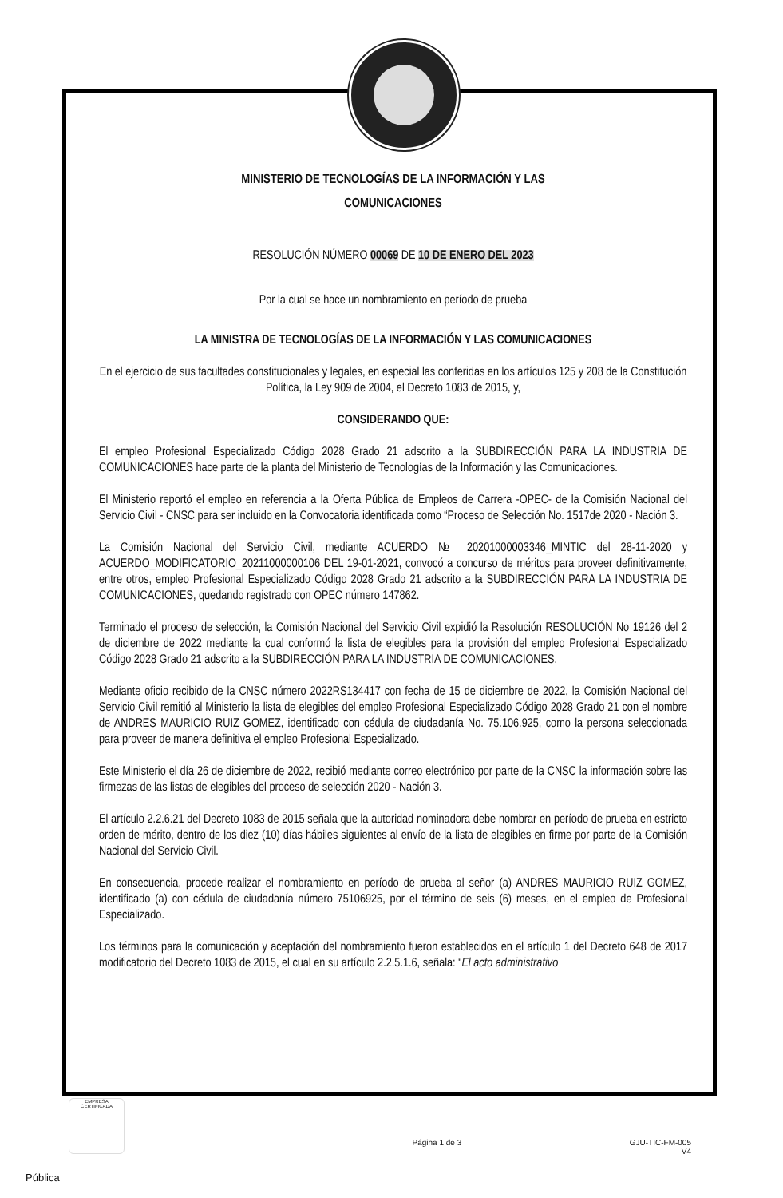MINISTERIO DE TECNOLOGÍAS DE LA INFORMACIÓN Y LAS
COMUNICACIONES
RESOLUCIÓN NÚMERO 00069 DE 10 DE ENERO DEL 2023
Por la cual se hace un nombramiento en período de prueba
LA MINISTRA DE TECNOLOGÍAS DE LA INFORMACIÓN Y LAS COMUNICACIONES
En el ejercicio de sus facultades constitucionales y legales, en especial las conferidas en los artículos 125 y 208 de la Constitución Política, la Ley 909 de 2004, el Decreto 1083 de 2015, y,
CONSIDERANDO QUE:
El empleo Profesional Especializado Código 2028 Grado 21 adscrito a la SUBDIRECCIÓN PARA LA INDUSTRIA DE COMUNICACIONES hace parte de la planta del Ministerio de Tecnologías de la Información y las Comunicaciones.
El Ministerio reportó el empleo en referencia a la Oferta Pública de Empleos de Carrera -OPEC- de la Comisión Nacional del Servicio Civil - CNSC para ser incluido en la Convocatoria identificada como “Proceso de Selección No. 1517de 2020 - Nación 3.
La Comisión Nacional del Servicio Civil, mediante ACUERDO № 20201000003346_MINTIC del 28-11-2020 y ACUERDO_MODIFICATORIO_20211000000106 DEL 19-01-2021, convocó a concurso de méritos para proveer definitivamente, entre otros, empleo Profesional Especializado Código 2028 Grado 21 adscrito a la SUBDIRECCIÓN PARA LA INDUSTRIA DE COMUNICACIONES, quedando registrado con OPEC número 147862.
Terminado el proceso de selección, la Comisión Nacional del Servicio Civil expidió la Resolución RESOLUCIÓN No 19126 del 2 de diciembre de 2022 mediante la cual conformó la lista de elegibles para la provisión del empleo Profesional Especializado Código 2028 Grado 21 adscrito a la SUBDIRECCIÓN PARA LA INDUSTRIA DE COMUNICACIONES.
Mediante oficio recibido de la CNSC número 2022RS134417 con fecha de 15 de diciembre de 2022, la Comisión Nacional del Servicio Civil remitió al Ministerio la lista de elegibles del empleo Profesional Especializado Código 2028 Grado 21 con el nombre de ANDRES MAURICIO RUIZ GOMEZ, identificado con cédula de ciudadanía No. 75.106.925, como la persona seleccionada para proveer de manera definitiva el empleo Profesional Especializado.
Este Ministerio el día 26 de diciembre de 2022, recibió mediante correo electrónico por parte de la CNSC la información sobre las firmezas de las listas de elegibles del proceso de selección 2020 - Nación 3.
El artículo 2.2.6.21 del Decreto 1083 de 2015 señala que la autoridad nominadora debe nombrar en período de prueba en estricto orden de mérito, dentro de los diez (10) días hábiles siguientes al envío de la lista de elegibles en firme por parte de la Comisión Nacional del Servicio Civil.
En consecuencia, procede realizar el nombramiento en período de prueba al señor (a) ANDRES MAURICIO RUIZ GOMEZ, identificado (a) con cédula de ciudadanía número 75106925, por el término de seis (6) meses, en el empleo de Profesional Especializado.
Los términos para la comunicación y aceptación del nombramiento fueron establecidos en el artículo 1 del Decreto 648 de 2017 modificatorio del Decreto 1083 de 2015, el cual en su artículo 2.2.5.1.6, señala: “El acto administrativo
EMPRESA CERTIFICADA
Página 1 de 3 GJU-TIC-FM-005
V4
Pública